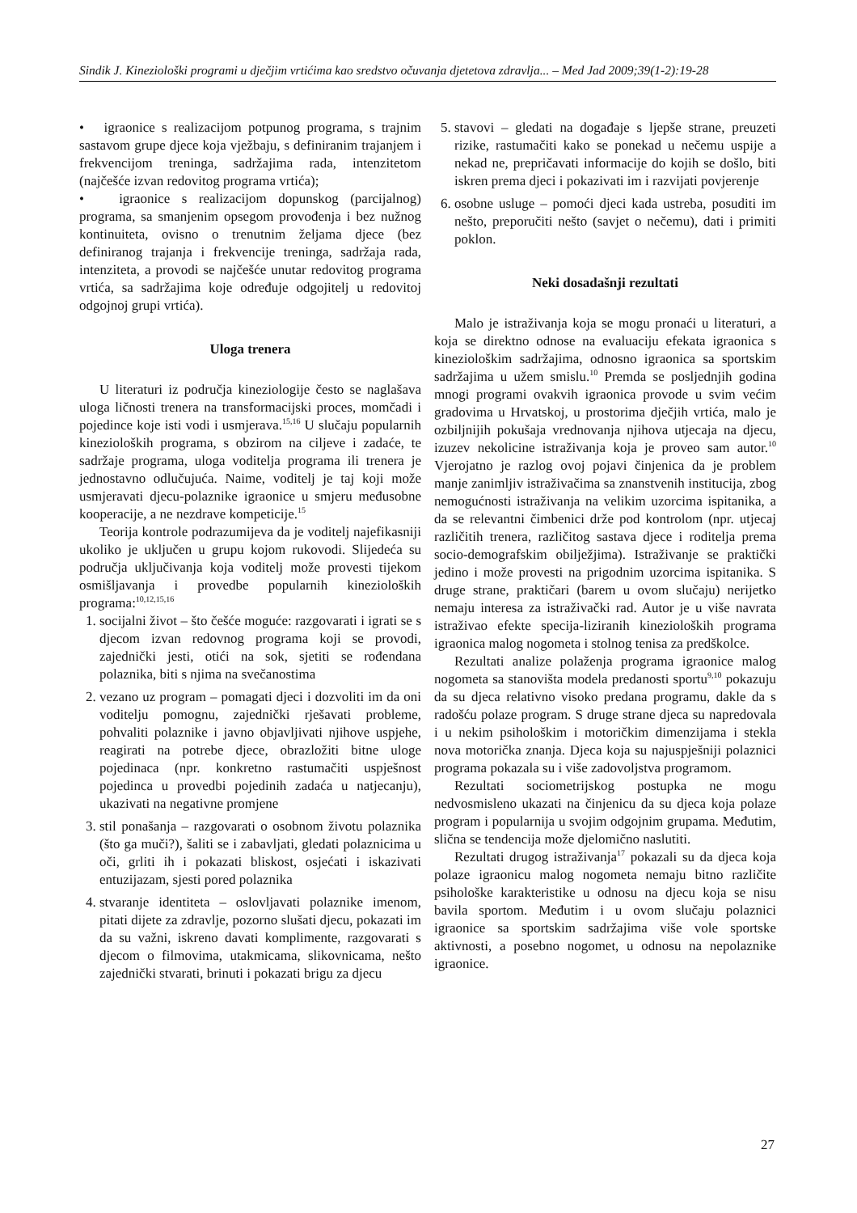Sindik J. Kineziološki programi u dječjim vrtićima kao sredstvo očuvanja djetetova zdravlja... – Med Jad 2009;39(1-2):19-28
• igraonice s realizacijom potpunog programa, s trajnim sastavom grupe djece koja vježbaju, s definiranim trajanjem i frekvencijom treninga, sadržajima rada, intenzitetom (najčešće izvan redovitog programa vrtića);
• igraonice s realizacijom dopunskog (parcijalnog) programa, sa smanjenim opsegom provođenja i bez nužnog kontinuiteta, ovisno o trenutnim željama djece (bez definiranog trajanja i frekvencije treninga, sadržaja rada, intenziteta, a provodi se najčešće unutar redovitog programa vrtića, sa sadržajima koje određuje odgojitelj u redovitoj odgojnoj grupi vrtića).
Uloga trenera
U literaturi iz područja kineziologije često se naglašava uloga ličnosti trenera na transformacijski proces, momčadi i pojedince koje isti vodi i usmjerava.<sup>15,16</sup> U slučaju popularnih kinezioloških programa, s obzirom na ciljeve i zadaće, te sadržaje programa, uloga voditelja programa ili trenera je jednostavno odlučujuća. Naime, voditelj je taj koji može usmjeravati djecu-polaznike igraonice u smjeru međusobne kooperacije, a ne nezdrave kompeticije.<sup>15</sup>
Teorija kontrole podrazumijeva da je voditelj najefikasniji ukoliko je uključen u grupu kojom rukovodi. Slijedeća su područja uključivanja koja voditelj može provesti tijekom osmišljavanja i provedbe popularnih kinezioloških programa:<sup>10,12,15,16</sup>
1. socijalni život – što češće moguće: razgovarati i igrati se s djecom izvan redovnog programa koji se provodi, zajednički jesti, otići na sok, sjetiti se rođendana polaznika, biti s njima na svečanostima
2. vezano uz program – pomagati djeci i dozvoliti im da oni voditelju pomognu, zajednički rješavati probleme, pohvaliti polaznike i javno objavljivati njihove uspjehe, reagirati na potrebe djece, obrazložiti bitne uloge pojedinaca (npr. konkretno rastumačiti uspješnost pojedinca u provedbi pojedinih zadaća u natjecanju), ukazivati na negativne promjene
3. stil ponašanja – razgovarati o osobnom životu polaznika (što ga muči?), šaliti se i zabavljati, gledati polaznicima u oči, grliti ih i pokazati bliskost, osjećati i iskazivati entuzijazam, sjesti pored polaznika
4. stvaranje identiteta – oslovljavati polaznike imenom, pitati dijete za zdravlje, pozorno slušati djecu, pokazati im da su važni, iskreno davati komplimente, razgovarati s djecom o filmovima, utakmicama, slikovnicama, nešto zajednički stvarati, brinuti i pokazati brigu za djecu
5. stavovi – gledati na događaje s ljepše strane, preuzeti rizike, rastumačiti kako se ponekad u nečemu uspije a nekad ne, prepričavati informacije do kojih se došlo, biti iskren prema djeci i pokazivati im i razvijati povjerenje
6. osobne usluge – pomoći djeci kada ustreba, posuditi im nešto, preporučiti nešto (savjet o nečemu), dati i primiti poklon.
Neki dosadašnji rezultati
Malo je istraživanja koja se mogu pronaći u literaturi, a koja se direktno odnose na evaluaciju efekata igraonica s kineziološkim sadržajima, odnosno igraonica sa sportskim sadržajima u užem smislu.<sup>10</sup> Premda se posljednjih godina mnogi programi ovakvih igraonica provode u svim većim gradovima u Hrvatskoj, u prostorima dječjih vrtića, malo je ozbiljnijih pokušaja vrednovanja njihova utjecaja na djecu, izuzev nekolicine istraživanja koja je proveo sam autor.<sup>10</sup> Vjerojatno je razlog ovoj pojavi činjenica da je problem manje zanimljiv istraživačima sa znanstvenih institucija, zbog nemogućnosti istraživanja na velikim uzorcima ispitanika, a da se relevantni čimbenici drže pod kontrolom (npr. utjecaj različitih trenera, različitog sastava djece i roditelja prema socio-demografskim obilježjima). Istraživanje se praktički jedino i može provesti na prigodnim uzorcima ispitanika. S druge strane, praktičari (barem u ovom slučaju) nerijetko nemaju interesa za istraživački rad. Autor je u više navrata istraživao efekte specija-liziranih kinezioloških programa igraonica malog nogometa i stolnog tenisa za predškolce.
Rezultati analize polaženja programa igraonice malog nogometa sa stanovišta modela predanosti sportu<sup>9,10</sup> pokazuju da su djeca relativno visoko predana programu, dakle da s radošću polaze program. S druge strane djeca su napredovala i u nekim psihološkim i motoričkim dimenzijama i stekla nova motorička znanja. Djeca koja su najuspješniji polaznici programa pokazala su i više zadovoljstva programom.
Rezultati sociometrijskog postupka ne mogu nedvosmisleno ukazati na činjenicu da su djeca koja polaze program i popularnija u svojim odgojnim grupama. Međutim, slična se tendencija može djelomično naslutiti.
Rezultati drugog istraživanja<sup>17</sup> pokazali su da djeca koja polaze igraonicu malog nogometa nemaju bitno različite psihološke karakteristike u odnosu na djecu koja se nisu bavila sportom. Međutim i u ovom slučaju polaznici igraonice sa sportskim sadržajima više vole sportske aktivnosti, a posebno nogomet, u odnosu na nepolaznike igraonice.
27